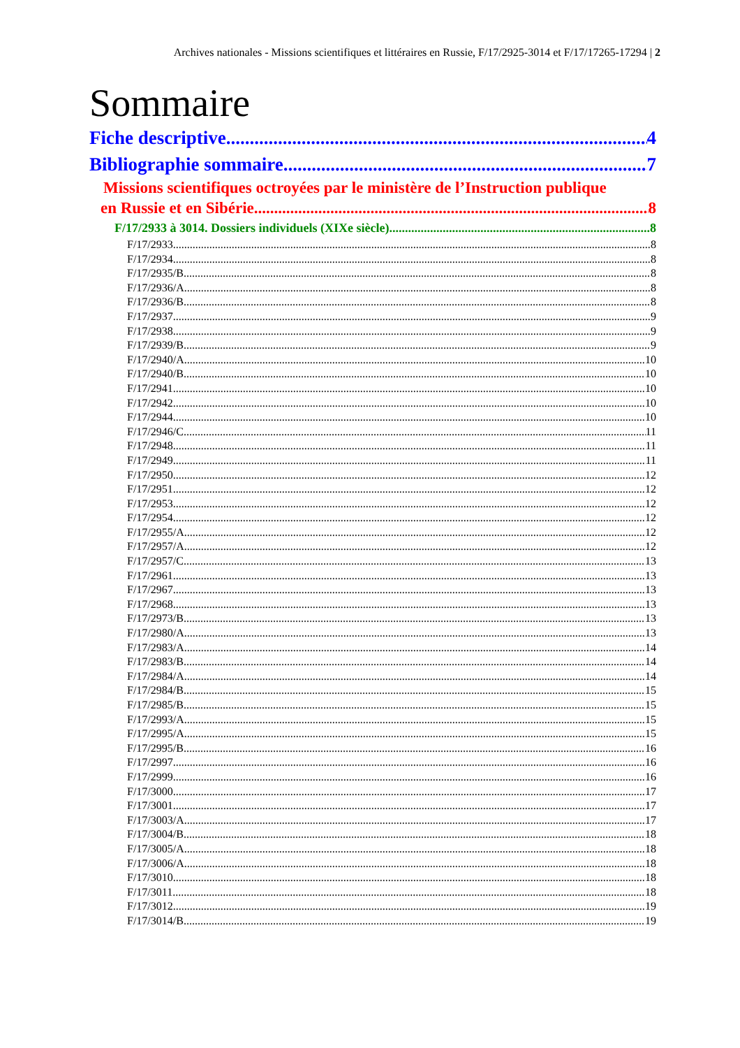Archives nationales - Missions scientifiques et littéraires en Russie, F/17/2925-3014 et F/17/17265-17294 | 2
Sommaire
Fiche descriptive 4
Bibliographie sommaire 7
Missions scientifiques octroyées par le ministère de l’Instruction publique
en Russie et en Sibérie 8
F/17/2933 à 3014. Dossiers individuels (XIXe siècle) 8
F/17/2933 8
F/17/2934 8
F/17/2935/B 8
F/17/2936/A 8
F/17/2936/B 8
F/17/2937 9
F/17/2938 9
F/17/2939/B 9
F/17/2940/A 10
F/17/2940/B 10
F/17/2941 10
F/17/2942 10
F/17/2944 10
F/17/2946/C 11
F/17/2948 11
F/17/2949 11
F/17/2950 12
F/17/2951 12
F/17/2953 12
F/17/2954 12
F/17/2955/A 12
F/17/2957/A 12
F/17/2957/C 13
F/17/2961 13
F/17/2967 13
F/17/2968 13
F/17/2973/B 13
F/17/2980/A 13
F/17/2983/A 14
F/17/2983/B 14
F/17/2984/A 14
F/17/2984/B 15
F/17/2985/B 15
F/17/2993/A 15
F/17/2995/A 15
F/17/2995/B 16
F/17/2997 16
F/17/2999 16
F/17/3000 17
F/17/3001 17
F/17/3003/A 17
F/17/3004/B 18
F/17/3005/A 18
F/17/3006/A 18
F/17/3010 18
F/17/3011 18
F/17/3012 19
F/17/3014/B 19